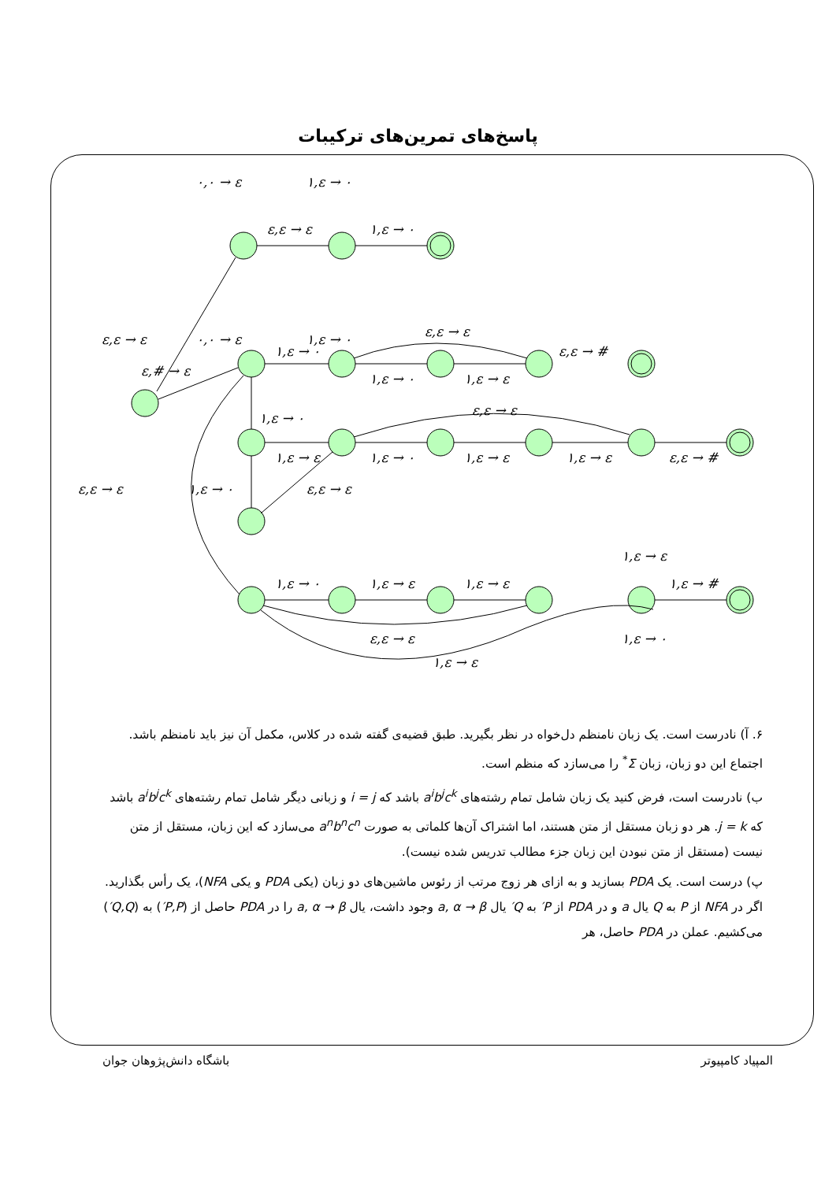پاسخ‌های تمرین‌های ترکیبات
٠,٠ → ε
١,ε → ٠
ε,ε → ε
١,ε → ٠
ε,ε → ε
٠,٠ → ε
١,ε → ٠
ε,ε → ε
١,ε → ٠
ε,# → ε
ε,ε → #
١,ε → ٠
١,ε → ε
ε,ε → ε
١,ε → ٠
١,ε → ε
١,ε → ٠
١,ε → ε
١,ε → ε
ε,ε → #
ε,ε → ε
١,ε → ٠
ε,ε → ε
١,ε → ε
١,ε → ٠
١,ε → ε
١,ε → ε
١,ε → #
ε,ε → ε
١,ε → ٠
١,ε → ε
۶. آ) نادرست است. یک زبان نامنظم دل‌خواه در نظر بگیرید. طبق قضیه‌ی گفته شده در کلاس، مکمل آن نیز باید نامنظم باشد. اجتماع این دو زبان، زبان Σ<sup>*</sup> را می‌سازد که منظم است.
ب) نادرست است، فرض کنید یک زبان شامل تمام رشته‌های a<sup>i</sup>b<sup>j</sup>c<sup>k</sup> باشد که i = j و زبانی دیگر شامل تمام رشته‌های a<sup>i</sup>b<sup>j</sup>c<sup>k</sup> باشد که j = k. هر دو زبان مستقل از متن هستند، اما اشتراک آن‌ها کلماتی به صورت a<sup>n</sup>b<sup>n</sup>c<sup>n</sup> می‌سازد که این زبان، مستقل از متن نیست (مستقل از متن نبودن این زبان جزء مطالب تدریس شده نیست).
پ) درست است. یک PDA بسازید و به ازای هر زوج مرتب از رئوس ماشین‌های دو زبان (یکی PDA و یکی NFA)، یک رأس بگذارید. اگر در NFA از P به Q یال a و در PDA از P′ به Q′ یال a, α → β وجود داشت، یال a, α → β را در PDA حاصل از (P,P′) به (Q,Q′) می‌کشیم. عملن در PDA حاصل، هر
المپیاد کامپیوتر باشگاه دانش‌پژوهان جوان